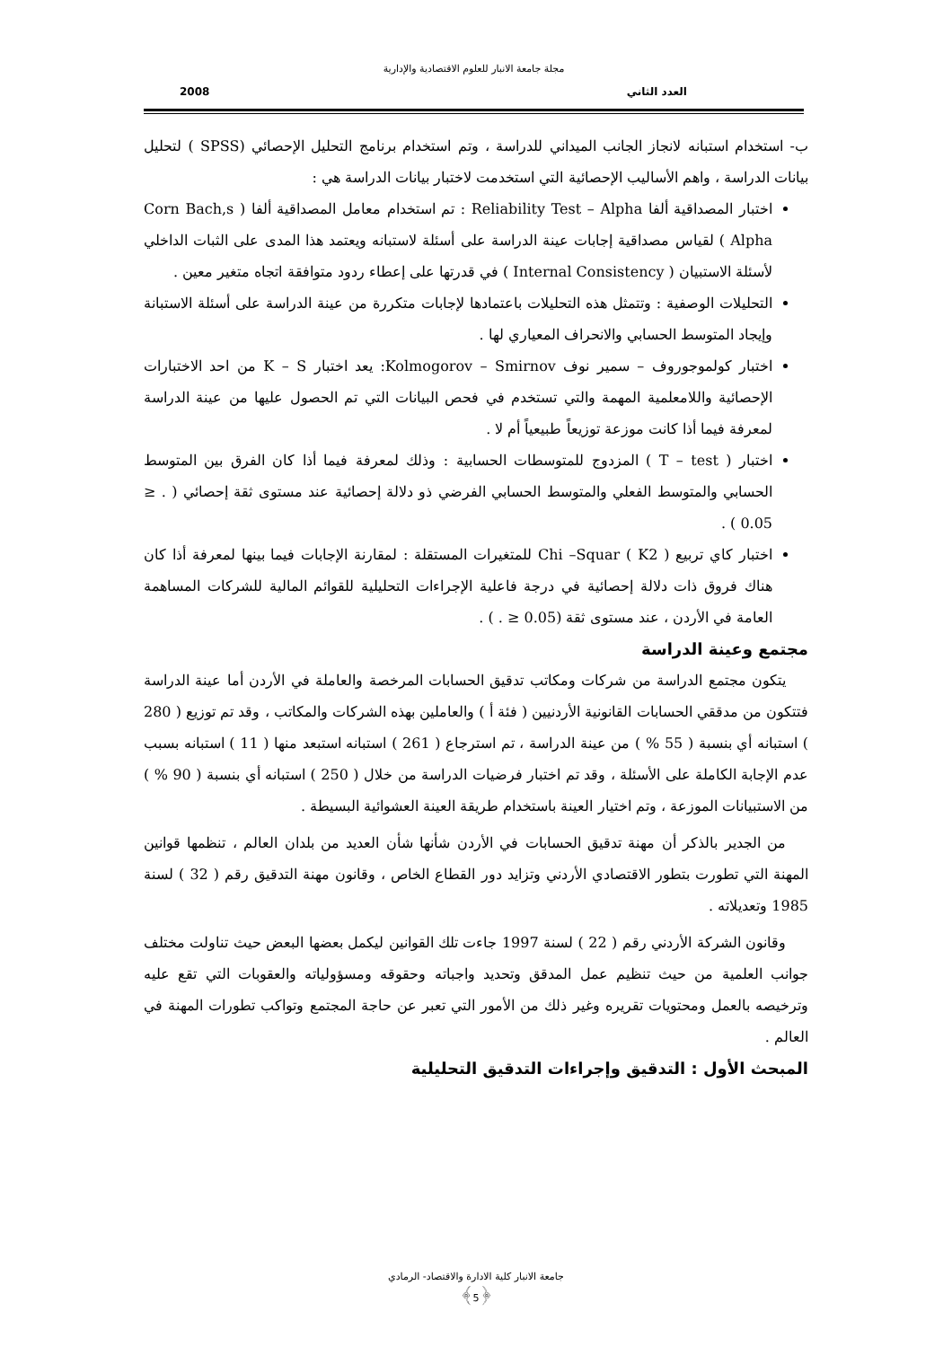مجلة جامعة الانبار للعلوم الاقتصادية والإدارية
العدد الثاني 2008
ب- استخدام استبانه لانجاز الجانب الميداني للدراسة ، وتم استخدام برنامج التحليل الإحصائي (SPSS ) لتحليل بيانات الدراسة ، واهم الأساليب الإحصائية التي استخدمت لاختبار بيانات الدراسة هي :
اختبار المصداقية ألفا Reliability Test – Alpha : تم استخدام معامل المصداقية ألفا ( Corn Bach,s Alpha ) لقياس مصداقية إجابات عينة الدراسة على أسئلة لاستبانه ويعتمد هذا المدى على الثبات الداخلي لأسئلة الاستبيان ( Internal Consistency ) في قدرتها على إعطاء ردود متوافقة اتجاه متغير معين .
التحليلات الوصفية : وتتمثل هذه التحليلات باعتمادها لإجابات متكررة من عينة الدراسة على أسئلة الاستبانة وإيجاد المتوسط الحسابي والانحراف المعياري لها .
اختبار كولموجوروف – سمير نوف Kolmogorov – Smirnov: يعد اختبار K – S من احد الاختبارات الإحصائية واللامعلمية المهمة والتي تستخدم في فحص البيانات التي تم الحصول عليها من عينة الدراسة لمعرفة فيما أذا كانت موزعة توزيعاً طبيعياً أم لا .
اختبار ( T – test ) المزدوج للمتوسطات الحسابية : وذلك لمعرفة فيما أذا كان الفرق بين المتوسط الحسابي والمتوسط الفعلي والمتوسط الحسابي الفرضي ذو دلالة إحصائية عند مستوى ثقة إحصائي ( . ≤ 0.05 ) .
اختبار كاي تربيع ( Chi –Squar ( K2 للمتغيرات المستقلة : لمقارنة الإجابات فيما بينها لمعرفة أذا كان هناك فروق ذات دلالة إحصائية في درجة فاعلية الإجراءات التحليلية للقوائم المالية للشركات المساهمة العامة في الأردن ، عند مستوى ثقة (0.05 ≤ . ) .
مجتمع وعينة الدراسة
يتكون مجتمع الدراسة من شركات ومكاتب تدقيق الحسابات المرخصة والعاملة في الأردن أما عينة الدراسة فتتكون من مدققي الحسابات القانونية الأردنيين ( فئة أ ) والعاملين بهذه الشركات والمكاتب ، وقد تم توزيع ( 280 ) استبانه أي بنسبة ( 55 % ) من عينة الدراسة ، تم استرجاع ( 261 ) استبانه استبعد منها ( 11 ) استبانه بسبب عدم الإجابة الكاملة على الأسئلة ، وقد تم اختبار فرضيات الدراسة من خلال ( 250 ) استبانه أي بنسبة ( 90 % ) من الاستبيانات الموزعة ، وتم اختيار العينة باستخدام طريقة العينة العشوائية البسيطة .
من الجدير بالذكر أن مهنة تدقيق الحسابات في الأردن شأنها شأن العديد من بلدان العالم ، تنظمها قوانين المهنة التي تطورت بتطور الاقتصادي الأردني وتزايد دور القطاع الخاص ، وقانون مهنة التدقيق رقم ( 32 ) لسنة 1985 وتعديلاته .
وقانون الشركة الأردني رقم ( 22 ) لسنة 1997 جاءت تلك القوانين ليكمل بعضها البعض حيث تناولت مختلف جوانب العلمية من حيث تنظيم عمل المدقق وتحديد واجباته وحقوقه ومسؤولياته والعقوبات التي تقع عليه وترخيصه بالعمل ومحتويات تقريره وغير ذلك من الأمور التي تعبر عن حاجة المجتمع وتواكب تطورات المهنة في العالم .
المبحث الأول : التدقيق وإجراءات التدقيق التحليلية
جامعة الانبار كلية الادارة والاقتصاد- الرمادي
﴿5﴾